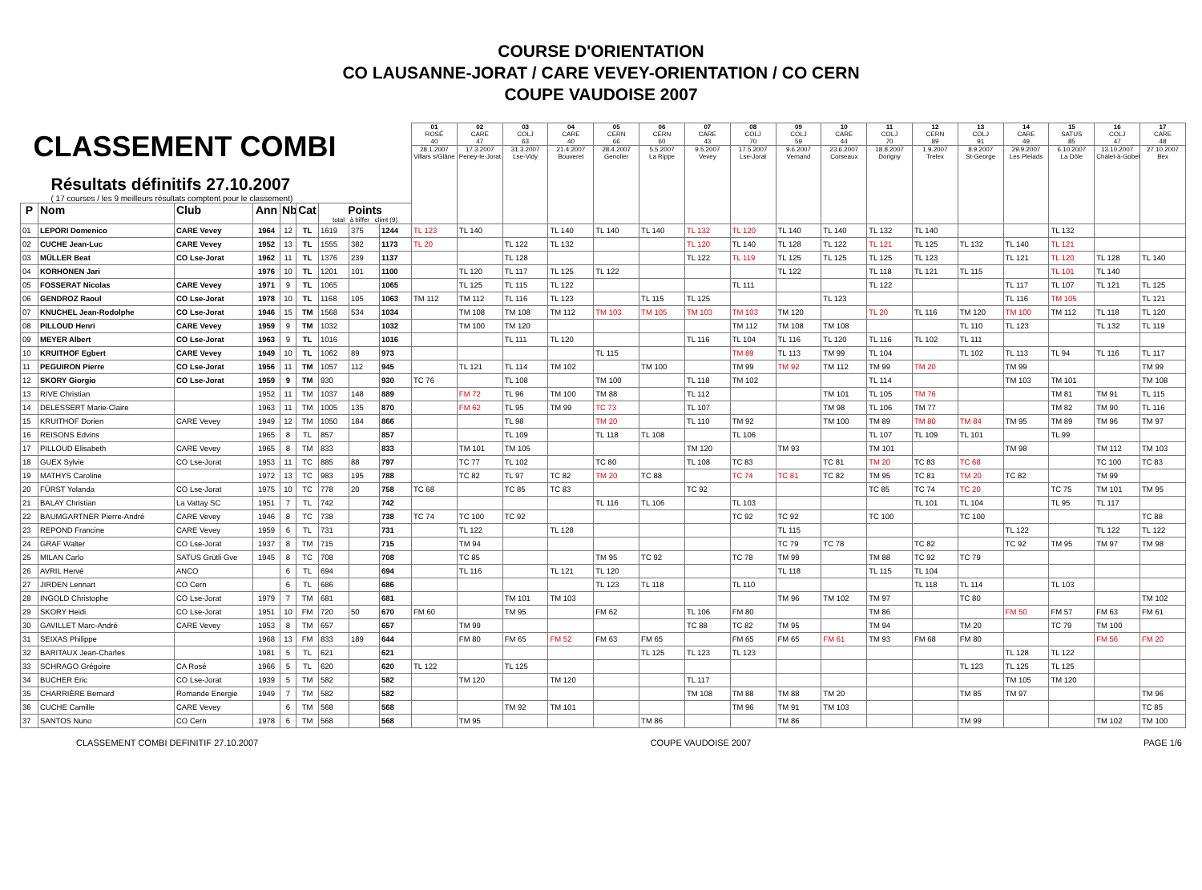COURSE D'ORIENTATION
CO LAUSANNE-JORAT / CARE VEVEY-ORIENTATION / CO CERN
COUPE VAUDOISE 2007
| CLASSEMENT COMBI Résultats définitifs 27.10.2007 ( 17 courses / les 9 meilleurs résultats comptent pour le classement) | | | | | | | | | 01 ROSÉ 40 | 02 CARE 47 | 03 COLJ 63 | 04 CARE 40 | 05 CERN 66 | 06 CERN 60 | 07 CARE 43 | 08 COLJ 70 | 09 COLJ 59 | 10 CARE 44 | 11 COLJ 70 | 12 CERN 89 | 13 COLJ 91 | 14 CARE 49 | 15 SATUS 85 | 16 COLJ 47 | 17 CARE 48 |
| --- | --- | --- | --- | --- | --- | --- | --- | --- | --- | --- | --- | --- | --- | --- | --- | --- | --- | --- | --- | --- | --- | --- | --- | --- | --- |
| | | | | | | | | | 28.1.2007 Villars s/Glâne | 17.3.2007 Peney-le-Jorat | 31.3.2007 Lse-Vidy | 21.4.2007 Bouveret | 28.4.2007 Genolier | 5.5.2007 La Rippe | 9.5.2007 Vevey | 17.5.2007 Lse-Jorat | 9.6.2007 Vernand | 23.6.2007 Corseaux | 18.8.2007 Dorigny | 1.9.2007 Trelex | 8.9.2007 St-George | 29.9.2007 Les Pleiads | 6.10.2007 La Dôle | 13.10.2007 Chalet-à-Gobet | 27.10.2007 Bex |
| P | Nom | Club | Ann | Nb | Cat | Points total à biffer climt (9) | | | | | | | | | | | | | | | | | | | |
| 01 | LEPORI Domenico | CARE Vevey | 1964 | 12 | TL | 1619 | 375 | 1244 | TL 123 | TL 140 | | TL 140 | TL 140 | TL 140 | TL 132 | TL 120 | TL 140 | TL 140 | TL 132 | TL 140 | | | TL 132 | | |
| 02 | CUCHE Jean-Luc | CARE Vevey | 1952 | 13 | TL | 1555 | 382 | 1173 | TL 20 | | TL 122 | TL 132 | | | TL 120 | TL 140 | TL 128 | TL 122 | TL 121 | TL 125 | TL 132 | TL 140 | TL 121 | | |
| 03 | MÜLLER Beat | CO Lse-Jorat | 1962 | 11 | TL | 1376 | 239 | 1137 | | | TL 128 | | | | TL 122 | TL 119 | TL 125 | TL 125 | TL 125 | TL 123 | | TL 121 | TL 120 | TL 128 | TL 140 |
| 04 | KORHONEN Jari | | 1976 | 10 | TL | 1201 | 101 | 1100 | | TL 120 | TL 117 | TL 125 | TL 122 | | | | TL 122 | | TL 118 | TL 121 | TL 115 | | TL 101 | TL 140 | |
| 05 | FOSSERAT Nicolas | CARE Vevey | 1971 | 9 | TL | 1065 | | 1065 | | TL 125 | TL 115 | TL 122 | | | | TL 111 | | | TL 122 | | | TL 117 | TL 107 | TL 121 | TL 125 |
| 06 | GENDROZ Raoul | CO Lse-Jorat | 1978 | 10 | TL | 1168 | 105 | 1063 | TM 112 | TM 112 | TL 116 | TL 123 | | TL 115 | TL 125 | | | TL 123 | | | | TL 116 | TM 105 | | TL 121 |
| 07 | KNUCHEL Jean-Rodolphe | CO Lse-Jorat | 1946 | 15 | TM | 1568 | 534 | 1034 | | TM 108 | TM 108 | TM 112 | TM 103 | TM 105 | TM 103 | TM 103 | TM 120 | | TL 20 | TL 116 | TM 120 | TM 100 | TM 112 | TL 118 | TL 120 |
| 08 | PILLOUD Henri | CARE Vevey | 1959 | 9 | TM | 1032 | | 1032 | | TM 100 | TM 120 | | | | | TM 112 | TM 108 | TM 108 | | | TL 110 | TL 123 | | TL 132 | TL 119 |
| 09 | MEYER Albert | CO Lse-Jorat | 1963 | 9 | TL | 1016 | | 1016 | | | TL 111 | TL 120 | | | TL 116 | TL 104 | TL 116 | TL 120 | TL 116 | TL 102 | TL 111 | | | | |
| 10 | KRUITHOF Egbert | CARE Vevey | 1949 | 10 | TL | 1062 | 89 | 973 | | | | | TL 115 | | | TM 89 | TL 113 | TM 99 | TL 104 | | TL 102 | TL 113 | TL 94 | TL 116 | TL 117 |
| 11 | PEGUIRON Pierre | CO Lse-Jorat | 1956 | 11 | TM | 1057 | 112 | 945 | | TL 121 | TL 114 | TM 102 | | TM 100 | | TM 99 | TM 92 | TM 112 | TM 99 | TM 20 | | TM 99 | | | TM 99 |
| 12 | SKORY Giorgio | CO Lse-Jorat | 1959 | 9 | TM | 930 | | 930 | TC 76 | | TL 108 | | TM 100 | | TL 118 | TM 102 | | | TL 114 | | | TM 103 | TM 101 | | TM 108 |
| 13 | RIVE Christian | | 1952 | 11 | TM | 1037 | 148 | 889 | | FM 72 | TL 96 | TM 100 | TM 88 | | TL 112 | | | TM 101 | TL 105 | TM 76 | | | TM 81 | TM 91 | TL 115 |
| 14 | DELESSERT Marie-Claire | | 1963 | 11 | TM | 1005 | 135 | 870 | | FM 62 | TL 95 | TM 99 | TC 73 | | TL 107 | | | TM 98 | TL 106 | TM 77 | | | TM 82 | TM 90 | TL 116 |
| 15 | KRUITHOF Dorien | CARE Vevey | 1949 | 12 | TM | 1050 | 184 | 866 | | | TL 98 | | TM 20 | | TL 110 | TM 92 | | TM 100 | TM 89 | TM 80 | TM 84 | TM 95 | TM 89 | TM 96 | TM 97 |
| 16 | REISONS Edvins | | 1965 | 8 | TL | 857 | | 857 | | | TL 109 | | TL 118 | TL 108 | | TL 106 | | | TL 107 | TL 109 | TL 101 | | TL 99 | | |
| 17 | PILLOUD Elisabeth | CARE Vevey | 1965 | 8 | TM | 833 | | 833 | | TM 101 | TM 105 | | | | TM 120 | | TM 93 | | TM 101 | | | TM 98 | | TM 112 | TM 103 |
| 18 | GUEX Sylvie | CO Lse-Jorat | 1953 | 11 | TC | 885 | 88 | 797 | | TC 77 | TL 102 | | TC 80 | | TL 108 | TC 83 | | TC 81 | TM 20 | TC 83 | TC 68 | | | TC 100 | TC 83 |
| 19 | MATHYS Caroline | | 1972 | 13 | TC | 983 | 195 | 788 | | TC 82 | TL 97 | TC 82 | TM 20 | TC 88 | | TC 74 | TC 81 | TC 82 | TM 95 | TC 81 | TM 20 | TC 82 | | TM 99 | |
| 20 | FÜRST Yolanda | CO Lse-Jorat | 1975 | 10 | TC | 778 | 20 | 758 | TC 68 | | TC 85 | TC 83 | | | TC 92 | | | | TC 85 | TC 74 | TC 20 | | TC 75 | TM 101 | TM 95 |
| 21 | BALAY Christian | La Vattay SC | 1951 | 7 | TL | 742 | | 742 | | | | | TL 116 | TL 106 | | TL 103 | | | | TL 101 | TL 104 | | TL 95 | TL 117 | |
| 22 | BAUMGARTNER Pierre-André | CARE Vevey | 1946 | 8 | TC | 738 | | 738 | TC 74 | TC 100 | TC 92 | | | | | TC 92 | TC 92 | | TC 100 | | TC 100 | | | | TC 88 |
| 23 | REPOND Francine | CARE Vevey | 1959 | 6 | TL | 731 | | 731 | | TL 122 | | TL 128 | | | | | TL 115 | | | | | TL 122 | | TL 122 | TL 122 |
| 24 | GRAF Walter | CO Lse-Jorat | 1937 | 8 | TM | 715 | | 715 | | TM 94 | | | | | | | TC 79 | TC 78 | | TC 82 | | TC 92 | TM 95 | TM 97 | TM 98 |
| 25 | MILAN Carlo | SATUS Grütli Gve | 1945 | 8 | TC | 708 | | 708 | | TC 85 | | | TM 95 | TC 92 | | TC 78 | TM 99 | | TM 88 | TC 92 | TC 79 | | | | |
| 26 | AVRIL Hervé | ANCO | | 6 | TL | 694 | | 694 | | TL 116 | | TL 121 | TL 120 | | | | TL 118 | | TL 115 | TL 104 | | | | | |
| 27 | JIRDEN Lennart | CO Cern | | 6 | TL | 686 | | 686 | | | | | TL 123 | TL 118 | | TL 110 | | | | TL 118 | TL 114 | | TL 103 | | |
| 28 | INGOLD Christophe | CO Lse-Jorat | 1979 | 7 | TM | 681 | | 681 | | | TM 101 | TM 103 | | | | | TM 96 | TM 102 | TM 97 | | TC 80 | | | | TM 102 |
| 29 | SKORY Heidi | CO Lse-Jorat | 1951 | 10 | FM | 720 | 50 | 670 | FM 60 | | TM 95 | | FM 62 | | TL 106 | FM 80 | | | TM 86 | | | FM 50 | FM 57 | FM 63 | FM 61 |
| 30 | GAVILLET Marc-André | CARE Vevey | 1953 | 8 | TM | 657 | | 657 | | TM 99 | | | | | TC 88 | TC 82 | TM 95 | | TM 94 | | TM 20 | | TC 79 | TM 100 | |
| 31 | SEIXAS Philippe | | 1968 | 13 | FM | 833 | 189 | 644 | | FM 80 | FM 65 | FM 52 | FM 63 | FM 65 | | FM 65 | FM 65 | FM 61 | TM 93 | FM 68 | FM 80 | | | FM 56 | FM 20 |
| 32 | BARITAUX Jean-Charles | | 1981 | 5 | TL | 621 | | 621 | | | | | | TL 125 | TL 123 | TL 123 | | | | | | TL 128 | TL 122 | | |
| 33 | SCHRAGO Grégoire | CA Rosé | 1966 | 5 | TL | 620 | | 620 | TL 122 | | TL 125 | | | | | | | | | | TL 123 | TL 125 | TL 125 | | |
| 34 | BUCHER Eric | CO Lse-Jorat | 1939 | 5 | TM | 582 | | 582 | | TM 120 | | TM 120 | | | TL 117 | | | | | | | TM 105 | TM 120 | | |
| 35 | CHARRIÈRE Bernard | Romande Energie | 1949 | 7 | TM | 582 | | 582 | | | | | | | TM 108 | TM 88 | TM 88 | TM 20 | | | TM 85 | TM 97 | | | TM 96 |
| 36 | CUCHE Camille | CARE Vevey | | 6 | TM | 568 | | 568 | | | TM 92 | TM 101 | | | | TM 96 | TM 91 | TM 103 | | | | | | | TC 85 |
| 37 | SANTOS Nuno | CO Cern | 1978 | 6 | TM | 568 | | 568 | | TM 95 | | | | TM 86 | | | TM 86 | | | | TM 99 | | | TM 102 | TM 100 |
CLASSEMENT COMBI DEFINITIF 27.10.2007 COUPE VAUDOISE 2007 PAGE 1/6